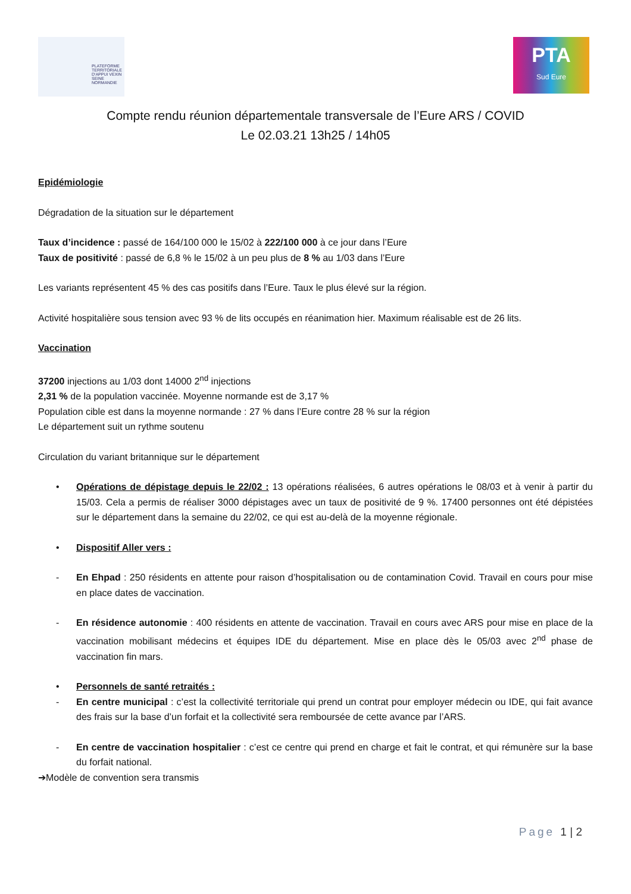PLATEFORME TERRITORIALE D'APPUI VEXIN SEINE NORMANDIE
PTA
Sud Eure
Compte rendu réunion départementale transversale de l’Eure ARS / COVID
Le 02.03.21 13h25 / 14h05
Epidémiologie
Dégradation de la situation sur le département
Taux d’incidence : passé de 164/100 000 le 15/02 à 222/100 000 à ce jour dans l’Eure
Taux de positivité : passé de 6,8 % le 15/02 à un peu plus de 8 % au 1/03 dans l’Eure
Les variants représentent 45 % des cas positifs dans l’Eure. Taux le plus élevé sur la région.
Activité hospitalière sous tension avec 93 % de lits occupés en réanimation hier. Maximum réalisable est de 26 lits.
Vaccination
37200 injections au 1/03 dont 14000 2<sup>nd</sup> injections
2,31 % de la population vaccinée. Moyenne normande est de 3,17 %
Population cible est dans la moyenne normande : 27 % dans l’Eure contre 28 % sur la région
Le département suit un rythme soutenu
Circulation du variant britannique sur le département
• Opérations de dépistage depuis le 22/02 : 13 opérations réalisées, 6 autres opérations le 08/03 et à venir à partir du 15/03. Cela a permis de réaliser 3000 dépistages avec un taux de positivité de 9 %. 17400 personnes ont été dépistées sur le département dans la semaine du 22/02, ce qui est au-delà de la moyenne régionale.
• Dispositif Aller vers :
- En Ehpad : 250 résidents en attente pour raison d’hospitalisation ou de contamination Covid. Travail en cours pour mise en place dates de vaccination.
- En résidence autonomie : 400 résidents en attente de vaccination. Travail en cours avec ARS pour mise en place de la vaccination mobilisant médecins et équipes IDE du département. Mise en place dès le 05/03 avec 2<sup>nd</sup> phase de vaccination fin mars.
• Personnels de santé retraités :
- En centre municipal : c’est la collectivité territoriale qui prend un contrat pour employer médecin ou IDE, qui fait avance des frais sur la base d’un forfait et la collectivité sera remboursée de cette avance par l’ARS.
- En centre de vaccination hospitalier : c’est ce centre qui prend en charge et fait le contrat, et qui rémunère sur la base du forfait national.
➔Modèle de convention sera transmis
Page 1 | 2